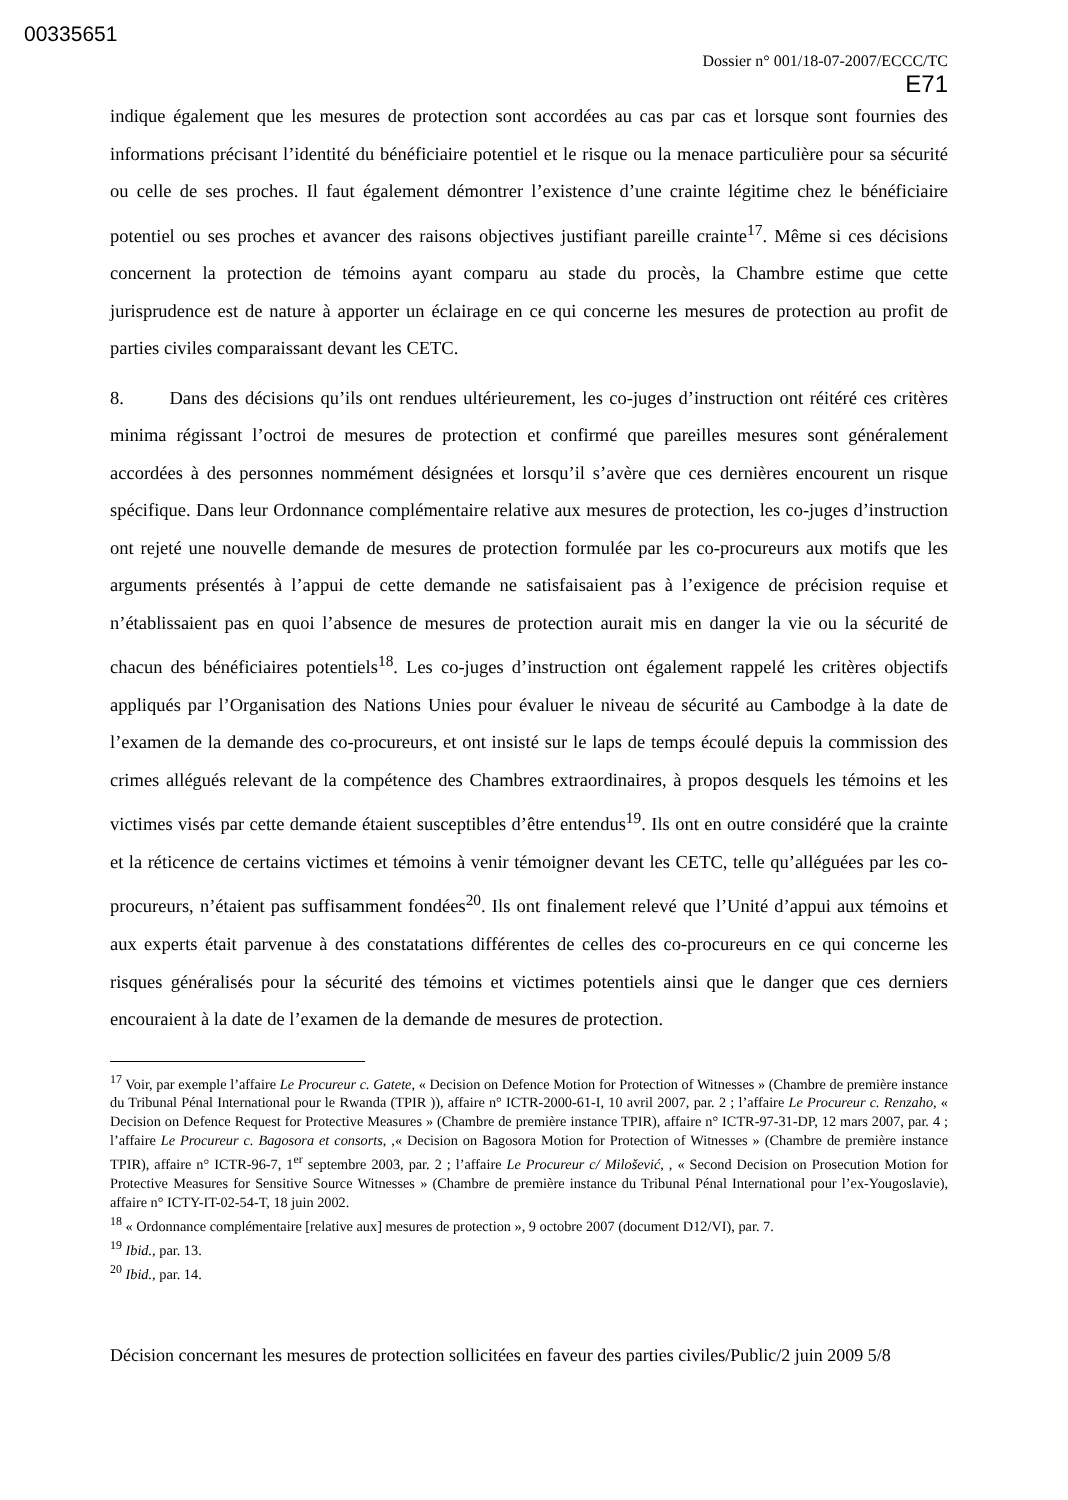00335651
Dossier n° 001/18-07-2007/ECCC/TC
E71
indique également que les mesures de protection sont accordées au cas par cas et lorsque sont fournies des informations précisant l’identité du bénéficiaire potentiel et le risque ou la menace particulière pour sa sécurité ou celle de ses proches. Il faut également démontrer l’existence d’une crainte légitime chez le bénéficiaire potentiel ou ses proches et avancer des raisons objectives justifiant pareille crainte<sup>17</sup>. Même si ces décisions concernent la protection de témoins ayant comparu au stade du procès, la Chambre estime que cette jurisprudence est de nature à apporter un éclairage en ce qui concerne les mesures de protection au profit de parties civiles comparaissant devant les CETC.
8. Dans des décisions qu’ils ont rendues ultérieurement, les co-juges d’instruction ont réitéré ces critères minima régissant l’octroi de mesures de protection et confirmé que pareilles mesures sont généralement accordées à des personnes nommément désignées et lorsqu’il s’avère que ces dernières encourent un risque spécifique. Dans leur Ordonnance complémentaire relative aux mesures de protection, les co-juges d’instruction ont rejeté une nouvelle demande de mesures de protection formulée par les co-procureurs aux motifs que les arguments présentés à l’appui de cette demande ne satisfaisaient pas à l’exigence de précision requise et n’établissaient pas en quoi l’absence de mesures de protection aurait mis en danger la vie ou la sécurité de chacun des bénéficiaires potentiels<sup>18</sup>. Les co-juges d’instruction ont également rappelé les critères objectifs appliqués par l’Organisation des Nations Unies pour évaluer le niveau de sécurité au Cambodge à la date de l’examen de la demande des co-procureurs, et ont insisté sur le laps de temps écoulé depuis la commission des crimes allégués relevant de la compétence des Chambres extraordinaires, à propos desquels les témoins et les victimes visés par cette demande étaient susceptibles d’être entendus<sup>19</sup>. Ils ont en outre considéré que la crainte et la réticence de certains victimes et témoins à venir témoigner devant les CETC, telle qu’alléguées par les co-procureurs, n’étaient pas suffisamment fondées<sup>20</sup>. Ils ont finalement relevé que l’Unité d’appui aux témoins et aux experts était parvenue à des constatations différentes de celles des co-procureurs en ce qui concerne les risques généralisés pour la sécurité des témoins et victimes potentiels ainsi que le danger que ces derniers encouraient à la date de l’examen de la demande de mesures de protection.
<sup>17</sup> Voir, par exemple l’affaire Le Procureur c. Gatete, « Decision on Defence Motion for Protection of Witnesses » (Chambre de première instance du Tribunal Pénal International pour le Rwanda (TPIR )), affaire n° ICTR-2000-61-I, 10 avril 2007, par. 2 ; l’affaire Le Procureur c. Renzaho, « Decision on Defence Request for Protective Measures » (Chambre de première instance TPIR), affaire n° ICTR-97-31-DP, 12 mars 2007, par. 4 ; l’affaire Le Procureur c. Bagosora et consorts, ,« Decision on Bagosora Motion for Protection of Witnesses » (Chambre de première instance TPIR), affaire n° ICTR-96-7, 1<sup>er</sup> septembre 2003, par. 2 ; l’affaire Le Procureur c/ Milošević, , « Second Decision on Prosecution Motion for Protective Measures for Sensitive Source Witnesses » (Chambre de première instance du Tribunal Pénal International pour l’ex-Yougoslavie), affaire n° ICTY-IT-02-54-T, 18 juin 2002.
<sup>18</sup> « Ordonnance complémentaire [relative aux] mesures de protection », 9 octobre 2007 (document D12/VI), par. 7.
<sup>19</sup> Ibid., par. 13.
<sup>20</sup> Ibid., par. 14.
Décision concernant les mesures de protection sollicitées en faveur des parties civiles/Public/2 juin 2009 5/8